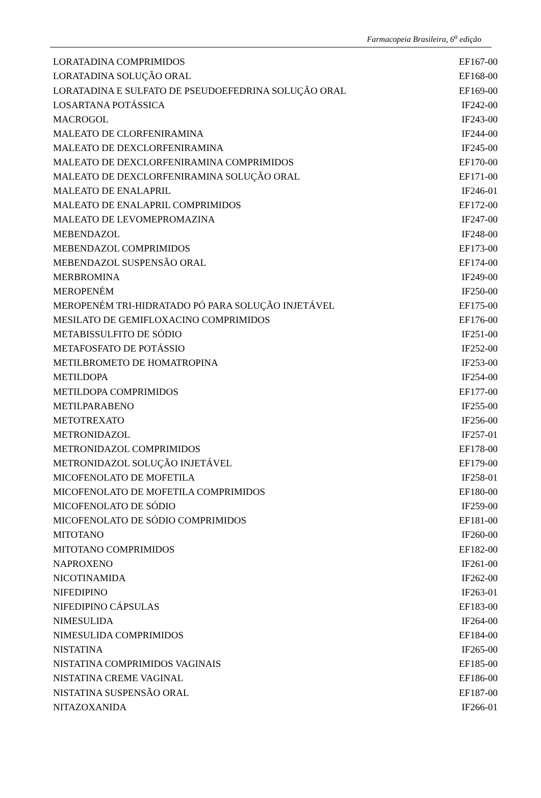Farmacopeia Brasileira, 6<sup>a</sup> edição
| LORATADINA COMPRIMIDOS | EF167-00 |
| LORATADINA SOLUÇÃO ORAL | EF168-00 |
| LORATADINA E SULFATO DE PSEUDOEFEDRINA SOLUÇÃO ORAL | EF169-00 |
| LOSARTANA POTÁSSICA | IF242-00 |
| MACROGOL | IF243-00 |
| MALEATO DE CLORFENIRAMINA | IF244-00 |
| MALEATO DE DEXCLORFENIRAMINA | IF245-00 |
| MALEATO DE DEXCLORFENIRAMINA COMPRIMIDOS | EF170-00 |
| MALEATO DE DEXCLORFENIRAMINA SOLUÇÃO ORAL | EF171-00 |
| MALEATO DE ENALAPRIL | IF246-01 |
| MALEATO DE ENALAPRIL COMPRIMIDOS | EF172-00 |
| MALEATO DE LEVOMEPROMAZINA | IF247-00 |
| MEBENDAZOL | IF248-00 |
| MEBENDAZOL COMPRIMIDOS | EF173-00 |
| MEBENDAZOL SUSPENSÃO ORAL | EF174-00 |
| MERBROMINA | IF249-00 |
| MEROPENÉM | IF250-00 |
| MEROPENÉM TRI-HIDRATADO PÓ PARA SOLUÇÃO INJETÁVEL | EF175-00 |
| MESILATO DE GEMIFLOXACINO COMPRIMIDOS | EF176-00 |
| METABISSULFITO DE SÓDIO | IF251-00 |
| METAFOSFATO DE POTÁSSIO | IF252-00 |
| METILBROMETO DE HOMATROPINA | IF253-00 |
| METILDOPA | IF254-00 |
| METILDOPA COMPRIMIDOS | EF177-00 |
| METILPARABENO | IF255-00 |
| METOTREXATO | IF256-00 |
| METRONIDAZOL | IF257-01 |
| METRONIDAZOL COMPRIMIDOS | EF178-00 |
| METRONIDAZOL SOLUÇÃO INJETÁVEL | EF179-00 |
| MICOFENOLATO DE MOFETILA | IF258-01 |
| MICOFENOLATO DE MOFETILA COMPRIMIDOS | EF180-00 |
| MICOFENOLATO DE SÓDIO | IF259-00 |
| MICOFENOLATO DE SÓDIO COMPRIMIDOS | EF181-00 |
| MITOTANO | IF260-00 |
| MITOTANO COMPRIMIDOS | EF182-00 |
| NAPROXENO | IF261-00 |
| NICOTINAMIDA | IF262-00 |
| NIFEDIPINO | IF263-01 |
| NIFEDIPINO CÁPSULAS | EF183-00 |
| NIMESULIDA | IF264-00 |
| NIMESULIDA COMPRIMIDOS | EF184-00 |
| NISTATINA | IF265-00 |
| NISTATINA COMPRIMIDOS VAGINAIS | EF185-00 |
| NISTATINA CREME VAGINAL | EF186-00 |
| NISTATINA SUSPENSÃO ORAL | EF187-00 |
| NITAZOXANIDA | IF266-01 |